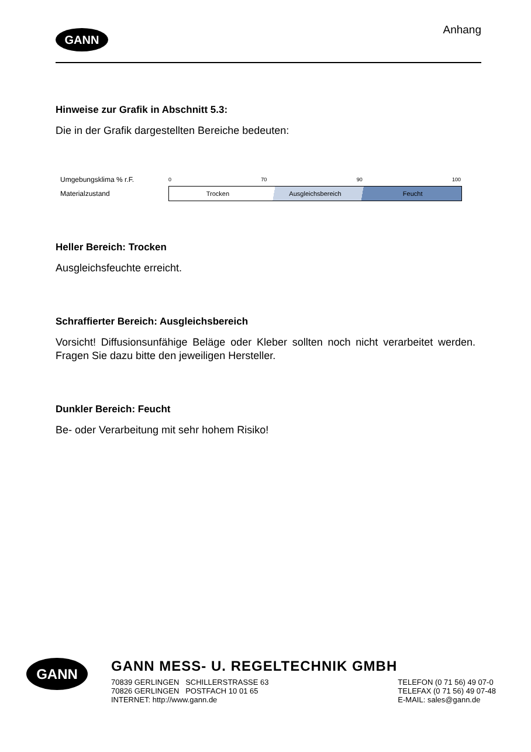GANN
Anhang
Hinweise zur Grafik in Abschnitt 5.3:
Die in der Grafik dargestellten Bereiche bedeuten:
Umgebungsklima % r.F.
0 70 90 100
Materialzustand
Trocken Ausgleichsbereich Feucht
Heller Bereich: Trocken
Ausgleichsfeuchte erreicht.
Schraffierter Bereich: Ausgleichsbereich
Vorsicht! Diffusionsunfähige Beläge oder Kleber sollten noch nicht verarbeitet werden. Fragen Sie dazu bitte den jeweiligen Hersteller.
Dunkler Bereich: Feucht
Be- oder Verarbeitung mit sehr hohem Risiko!
GANN
GANN MESS- U. REGELTECHNIK GMBH
70839 GERLINGEN SCHILLERSTRASSE 63
70826 GERLINGEN POSTFACH 10 01 65
INTERNET: http://www.gann.de
TELEFON (0 71 56) 49 07-0
TELEFAX (0 71 56) 49 07-48
E-MAIL: sales@gann.de